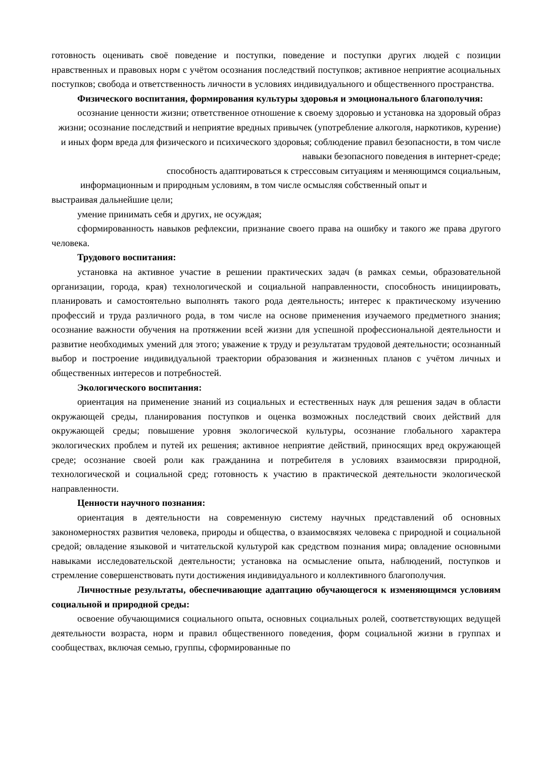готовность оценивать своё поведение и поступки, поведение и поступки других людей с позиции нравственных и правовых норм с учётом осознания последствий поступков; активное неприятие асоциальных поступков; свобода и ответственность личности в условиях индивидуального и общественного пространства.
Физического воспитания, формирования культуры здоровья и эмоционального благополучия:
осознание ценности жизни; ответственное отношение к своему здоровью и установка на здоровый образ жизни; осознание последствий и неприятие вредных привычек (употребление алкоголя, наркотиков, курение) и иных форм вреда для физического и психического здоровья; соблюдение правил безопасности, в том числе навыки безопасного поведения в интернет-среде;
способность адаптироваться к стрессовым ситуациям и меняющимся социальным,
информационным и природным условиям, в том числе осмысляя собственный опыт и
выстраивая дальнейшие цели;
умение принимать себя и других, не осуждая;
сформированность навыков рефлексии, признание своего права на ошибку и такого же права другого человека.
Трудового воспитания:
установка на активное участие в решении практических задач (в рамках семьи, образовательной организации, города, края) технологической и социальной направленности, способность инициировать, планировать и самостоятельно выполнять такого рода деятельность; интерес к практическому изучению профессий и труда различного рода, в том числе на основе применения изучаемого предметного знания; осознание важности обучения на протяжении всей жизни для успешной профессиональной деятельности и развитие необходимых умений для этого; уважение к труду и результатам трудовой деятельности; осознанный выбор и построение индивидуальной траектории образования и жизненных планов с учётом личных и общественных интересов и потребностей.
Экологического воспитания:
ориентация на применение знаний из социальных и естественных наук для решения задач в области окружающей среды, планирования поступков и оценка возможных последствий своих действий для окружающей среды; повышение уровня экологической культуры, осознание глобального характера экологических проблем и путей их решения; активное неприятие действий, приносящих вред окружающей среде; осознание своей роли как гражданина и потребителя в условиях взаимосвязи природной, технологической и социальной сред; готовность к участию в практической деятельности экологической направленности.
Ценности научного познания:
ориентация в деятельности на современную систему научных представлений об основных закономерностях развития человека, природы и общества, о взаимосвязях человека с природной и социальной средой; овладение языковой и читательской культурой как средством познания мира; овладение основными навыками исследовательской деятельности; установка на осмысление опыта, наблюдений, поступков и стремление совершенствовать пути достижения индивидуального и коллективного благополучия.
Личностные результаты, обеспечивающие адаптацию обучающегося к изменяющимся условиям социальной и природной среды:
освоение обучающимися социального опыта, основных социальных ролей, соответствующих ведущей деятельности возраста, норм и правил общественного поведения, форм социальной жизни в группах и сообществах, включая семью, группы, сформированные по